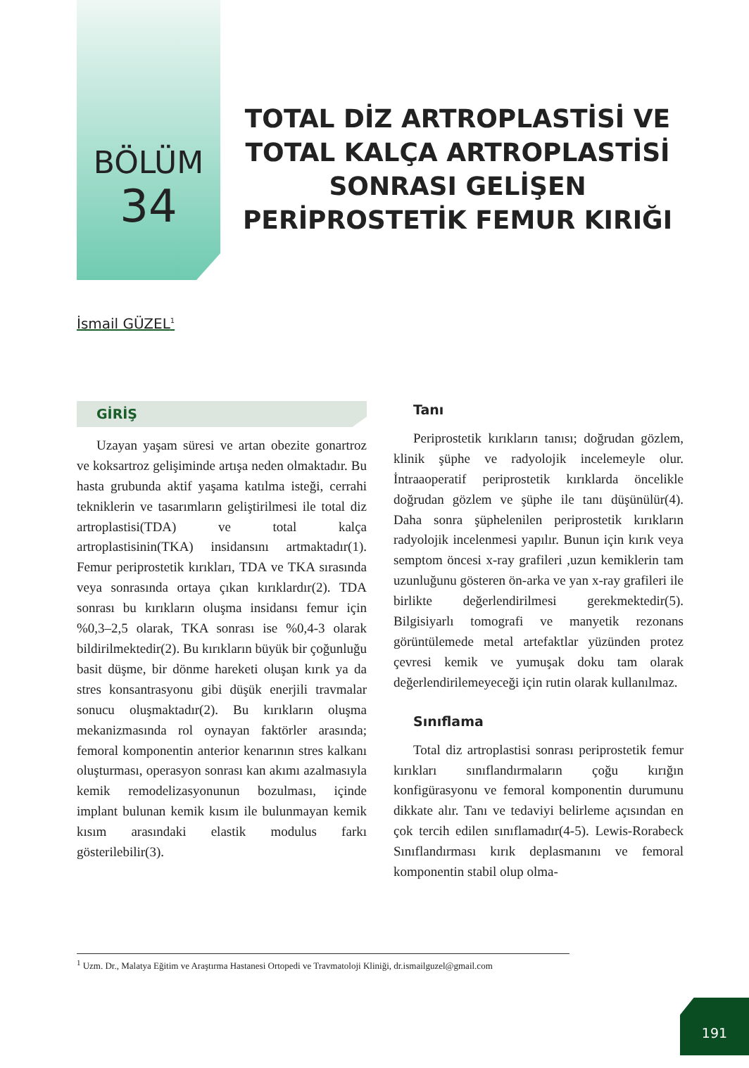BÖLÜM
34
TOTAL DİZ ARTROPLASTİSİ VE TOTAL KALÇA ARTROPLASTİSİ SONRASI GELİŞEN PERİPROSTETİK FEMUR KIRIĞI
İsmail GÜZEL<sup>1</sup>
GİRİŞ
Uzayan yaşam süresi ve artan obezite gonartroz ve koksartroz gelişiminde artışa neden olmaktadır. Bu hasta grubunda aktif yaşama katılma isteği, cerrahi tekniklerin ve tasarımların geliştirilmesi ile total diz artroplastisi(TDA) ve total kalça artroplastisinin(TKA) insidansını artmaktadır(1). Femur periprostetik kırıkları, TDA ve TKA sırasında veya sonrasında ortaya çıkan kırıklardır(2). TDA sonrası bu kırıkların oluşma insidansı femur için %0,3–2,5 olarak, TKA sonrası ise %0,4-3 olarak bildirilmektedir(2). Bu kırıkların büyük bir çoğunluğu basit düşme, bir dönme hareketi oluşan kırık ya da stres konsantrasyonu gibi düşük enerjili travmalar sonucu oluşmaktadır(2). Bu kırıkların oluşma mekanizmasında rol oynayan faktörler arasında; femoral komponentin anterior kenarının stres kalkanı oluşturması, operasyon sonrası kan akımı azalmasıyla kemik remodelizasyonunun bozulması, içinde implant bulunan kemik kısım ile bulunmayan kemik kısım arasındaki elastik modulus farkı gösterilebilir(3).
Tanı
Periprostetik kırıkların tanısı; doğrudan gözlem, klinik şüphe ve radyolojik incelemeyle olur. İntraaoperatif periprostetik kırıklarda öncelikle doğrudan gözlem ve şüphe ile tanı düşünülür(4). Daha sonra şüphelenilen periprostetik kırıkların radyolojik incelenmesi yapılır. Bunun için kırık veya semptom öncesi x-ray grafileri ,uzun kemiklerin tam uzunluğunu gösteren ön-arka ve yan x-ray grafileri ile birlikte değerlendirilmesi gerekmektedir(5). Bilgisiyarlı tomografi ve manyetik rezonans görüntülemede metal artefaktlar yüzünden protez çevresi kemik ve yumuşak doku tam olarak değerlendirilemeyeceği için rutin olarak kullanılmaz.
Sınıflama
Total diz artroplastisi sonrası periprostetik femur kırıkları sınıflandırmaların çoğu kırığın konfigürasyonu ve femoral komponentin durumunu dikkate alır. Tanı ve tedaviyi belirleme açısından en çok tercih edilen sınıflamadır(4-5). Lewis-Rorabeck Sınıflandırması kırık deplasmanını ve femoral komponentin stabil olup olma-
<sup>1</sup> Uzm. Dr., Malatya Eğitim ve Araştırma Hastanesi Ortopedi ve Travmatoloji Kliniği, dr.ismailguzel@gmail.com
191